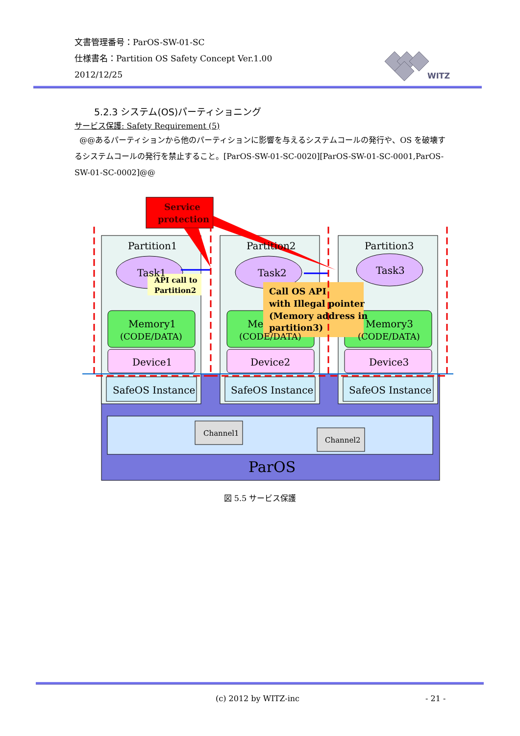文書管理番号：ParOS-SW-01-SC
仕様書名：Partition OS Safety Concept Ver.1.00
2012/12/25
WITZ
5.2.3 システム(OS)パーティショニング
サービス保護: Safety Requirement (5)
@@あるパーティションから他のパーティションに影響を与えるシステムコールの発行や、OS を破壊するシステムコールの発行を禁止すること。[ParOS-SW-01-SC-0020][ParOS-SW-01-SC-0001,ParOS-SW-01-SC-0002]@@
Partition1
Partition2
Partition3
Task1
Task2
Task3
Memory1
(CODE/DATA)
Me
(CODE/DATA)
Memory3
(CODE/DATA)
Device1
Device2
Device3
SafeOS Instance
SafeOS Instance
SafeOS Instance
Channel1
Channel2
ParOS
Service
protection
API call to
Partition2
Call OS API
with Illegal pointer
(Memory address in
partition3)
図 5.5 サービス保護
(c) 2012 by WITZ-inc - 21 -